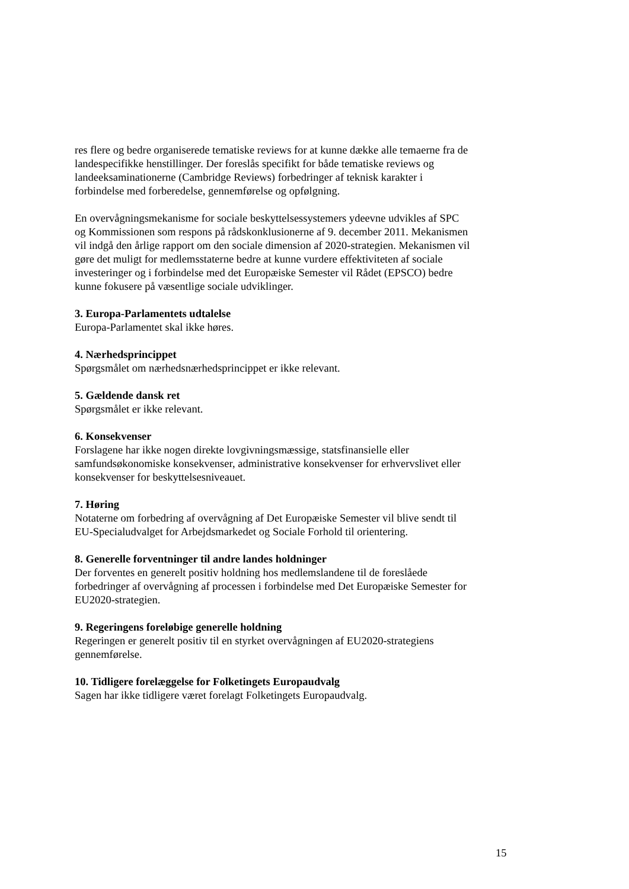res flere og bedre organiserede tematiske reviews for at kunne dække alle temaerne fra de landespecifikke henstillinger. Der foreslås specifikt for både tematiske reviews og landeeksaminationerne (Cambridge Reviews) forbedringer af teknisk karakter i forbindelse med forberedelse, gennemførelse og opfølgning.
En overvågningsmekanisme for sociale beskyttelsessystemers ydeevne udvikles af SPC og Kommissionen som respons på rådskonklusionerne af 9. december 2011. Mekanismen vil indgå den årlige rapport om den sociale dimension af 2020-strategien. Mekanismen vil gøre det muligt for medlemsstaterne bedre at kunne vurdere effektiviteten af sociale investeringer og i forbindelse med det Europæiske Semester vil Rådet (EPSCO) bedre kunne fokusere på væsentlige sociale udviklinger.
3. Europa-Parlamentets udtalelse
Europa-Parlamentet skal ikke høres.
4. Nærhedsprincippet
Spørgsmålet om nærhedsnærhedsprincippet er ikke relevant.
5. Gældende dansk ret
Spørgsmålet er ikke relevant.
6. Konsekvenser
Forslagene har ikke nogen direkte lovgivningsmæssige, statsfinansielle eller samfundsøkonomiske konsekvenser, administrative konsekvenser for erhvervslivet eller konsekvenser for beskyttelsesniveauet.
7. Høring
Notaterne om forbedring af overvågning af Det Europæiske Semester vil blive sendt til EU-Specialudvalget for Arbejdsmarkedet og Sociale Forhold til orientering.
8. Generelle forventninger til andre landes holdninger
Der forventes en generelt positiv holdning hos medlemslandene til de foreslåede forbedringer af overvågning af processen i forbindelse med Det Europæiske Semester for EU2020-strategien.
9. Regeringens foreløbige generelle holdning
Regeringen er generelt positiv til en styrket overvågningen af EU2020-strategiens gennemførelse.
10. Tidligere forelæggelse for Folketingets Europaudvalg
Sagen har ikke tidligere været forelagt Folketingets Europaudvalg.
15